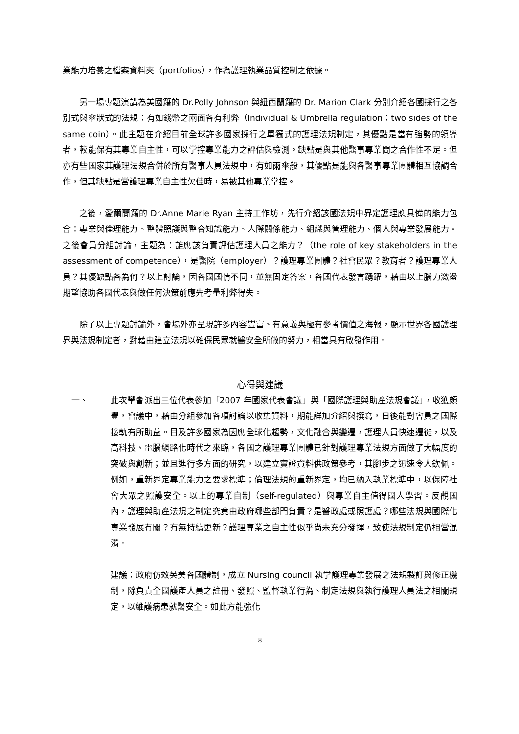業能力培養之檔案資料夾（portfolios），作為護理執業品質控制之依據。
另一場專題演講為美國籍的 Dr.Polly Johnson 與紐西蘭籍的 Dr. Marion Clark 分別介紹各國採行之各別式與傘狀式的法規：有如錢幣之兩面各有利弊（Individual & Umbrella regulation：two sides of the same coin）。此主題在介紹目前全球許多國家採行之單獨式的護理法規制定，其優點是當有強勢的領導者，較能保有其專業自主性，可以掌控專業能力之評估與檢測。缺點是與其他醫事專業間之合作性不足。但亦有些國家其護理法規合併於所有醫事人員法規中，有如雨傘般，其優點是能與各醫事專業團體相互協調合作，但其缺點是當護理專業自主性欠佳時，易被其他專業掌控。
之後，愛爾蘭籍的 Dr.Anne Marie Ryan 主持工作坊，先行介紹該國法規中界定護理應具備的能力包含：專業與倫理能力、整體照護與整合知識能力、人際關係能力、組織與管理能力、個人與專業發展能力。之後會員分組討論，主題為：誰應該負責評估護理人員之能力？（the role of key stakeholders in the assessment of competence），是醫院（employer）？護理專業團體？社會民眾？教育者？護理專業人員？其優缺點各為何？以上討論，因各國國情不同，並無固定答案，各國代表發言踴躍，藉由以上腦力激盪期望協助各國代表與做任何決策前應先考量利弊得失。
除了以上專題討論外，會場外亦呈現許多內容豐富、有意義與極有參考價值之海報，顯示世界各國護理界與法規制定者，對藉由建立法規以確保民眾就醫安全所做的努力，相當具有啟發作用。
心得與建議
一、 此次學會派出三位代表參加「2007 年國家代表會議」與「國際護理與助產法規會議」，收獲頗豐，會議中，藉由分組參加各項討論以收集資料，期能詳加介紹與撰寫，日後能對會員之國際接軌有所助益。目及許多國家為因應全球化趨勢，文化融合與變遷，護理人員快速遷徙，以及高科技、電腦網路化時代之來臨，各國之護理專業團體已針對護理專業法規方面做了大幅度的突破與創新；並且進行多方面的研究，以建立實證資料供政策參考，其腳步之迅速令人欽佩。例如，重新界定專業能力之要求標準；倫理法規的重新界定，均已納入執業標準中，以保障社會大眾之照護安全。以上的專業自制（self-regulated）與專業自主值得國人學習。反觀國內，護理與助產法規之制定究竟由政府哪些部門負責？是醫政處或照護處？哪些法規與國際化專業發展有關？有無持續更新？護理專業之自主性似乎尚未充分發揮，致使法規制定仍相當混淆。
建議：政府仿效英美各國體制，成立 Nursing council 執掌護理專業發展之法規製訂與修正機制，除負責全國護產人員之註冊、發照、監督執業行為、制定法規與執行護理人員法之相關規定，以維護病患就醫安全。如此方能強化
8